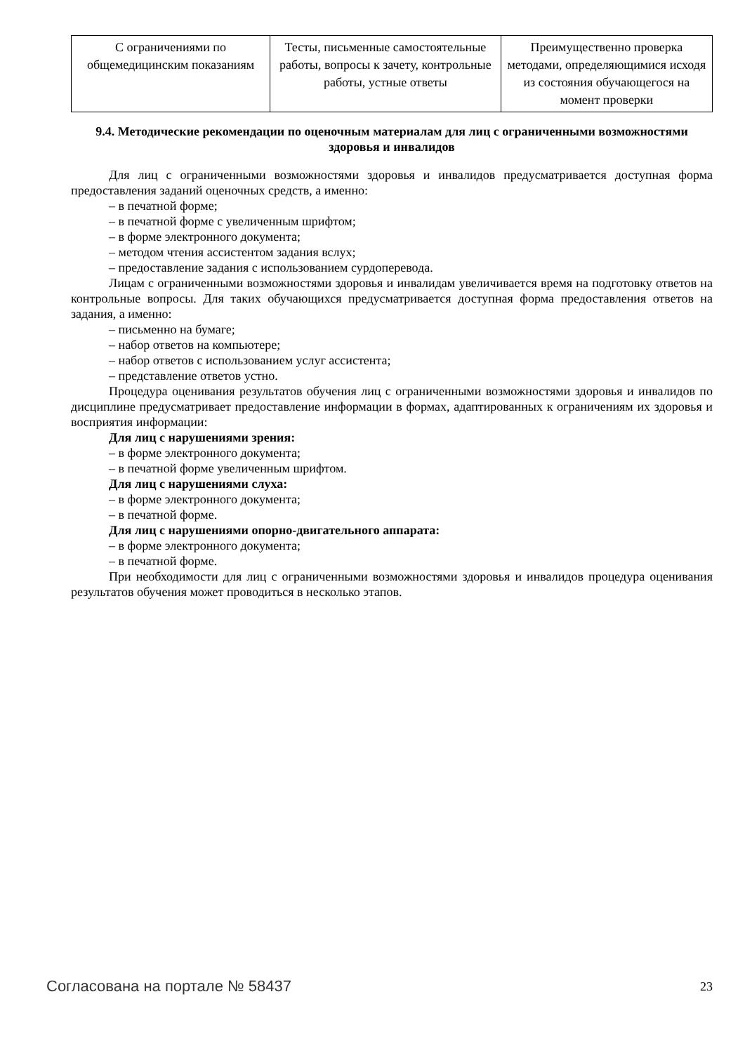| С ограничениями по общемедицинским показаниям | Тесты, письменные самостоятельные работы, вопросы к зачету, контрольные работы, устные ответы | Преимущественно проверка методами, определяющимися исходя из состояния обучающегося на момент проверки |
9.4. Методические рекомендации по оценочным материалам для лиц с ограниченными возможностями здоровья и инвалидов
Для лиц с ограниченными возможностями здоровья и инвалидов предусматривается доступная форма предоставления заданий оценочных средств, а именно:
– в печатной форме;
– в печатной форме с увеличенным шрифтом;
– в форме электронного документа;
– методом чтения ассистентом задания вслух;
– предоставление задания с использованием сурдоперевода.
Лицам с ограниченными возможностями здоровья и инвалидам увеличивается время на подготовку ответов на контрольные вопросы. Для таких обучающихся предусматривается доступная форма предоставления ответов на задания, а именно:
– письменно на бумаге;
– набор ответов на компьютере;
– набор ответов с использованием услуг ассистента;
– представление ответов устно.
Процедура оценивания результатов обучения лиц с ограниченными возможностями здоровья и инвалидов по дисциплине предусматривает предоставление информации в формах, адаптированных к ограничениям их здоровья и восприятия информации:
Для лиц с нарушениями зрения:
– в форме электронного документа;
– в печатной форме увеличенным шрифтом.
Для лиц с нарушениями слуха:
– в форме электронного документа;
– в печатной форме.
Для лиц с нарушениями опорно-двигательного аппарата:
– в форме электронного документа;
– в печатной форме.
При необходимости для лиц с ограниченными возможностями здоровья и инвалидов процедура оценивания результатов обучения может проводиться в несколько этапов.
Согласована на портале № 58437 23